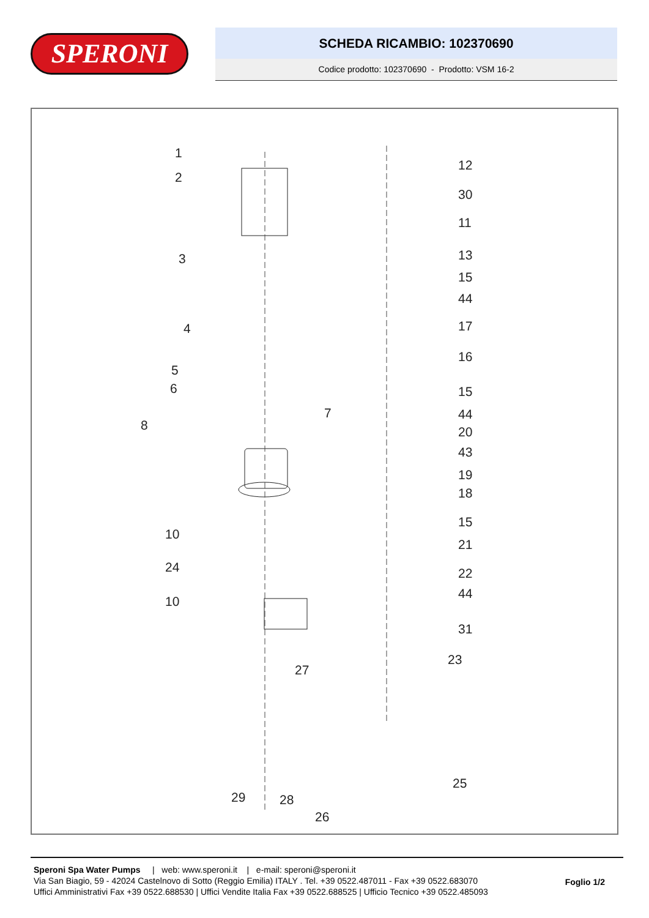SPERONI
SCHEDA RICAMBIO: 102370690
Codice prodotto: 102370690 - Prodotto: VSM 16-2
1
2
3
4
5
6
7
8
10
24
10
12
30
11
13
15
44
17
16
15
44
20
43
19
18
15
21
22
44
31
23
27
25
29 28
26
Speroni Spa Water Pumps | web: www.speroni.it | e-mail: speroni@speroni.it
Via San Biagio, 59 - 42024 Castelnovo di Sotto (Reggio Emilia) ITALY . Tel. +39 0522.487011 - Fax +39 0522.683070
Uffici Amministrativi Fax +39 0522.688530 | Uffici Vendite Italia Fax +39 0522.688525 | Ufficio Tecnico +39 0522.485093
Foglio 1/2